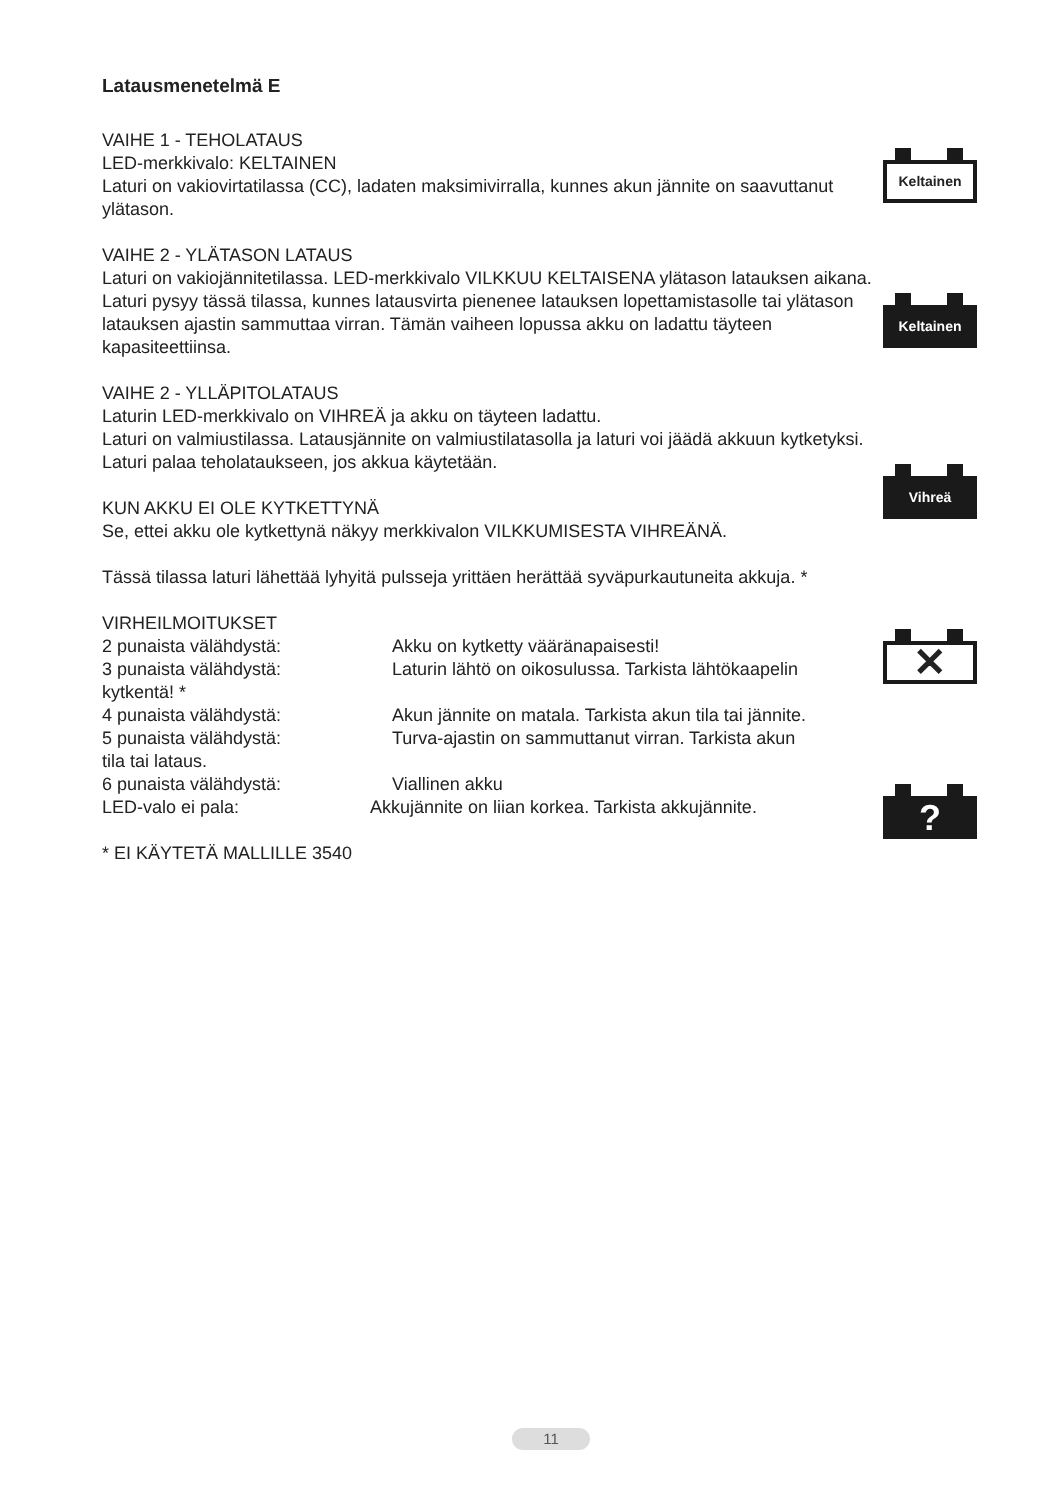Latausmenetelmä E
VAIHE 1 - TEHOLATAUS
LED-merkkivalo: KELTAINEN
Laturi on vakiovirtatilassa (CC), ladaten maksimivirralla, kunnes akun jännite on saavuttanut ylätason.
VAIHE 2 - YLÄTASON LATAUS
Laturi on vakiojännitetilassa. LED-merkkivalo VILKKUU KELTAISENA ylätason latauksen aikana. Laturi pysyy tässä tilassa, kunnes latausvirta pienenee latauksen lopettamistasolle tai ylätason latauksen ajastin sammuttaa virran. Tämän vaiheen lopussa akku on ladattu täyteen kapasiteettiinsa.
VAIHE 2 - YLLÄPITOLATAUS
Laturin LED-merkkivalo on VIHREÄ ja akku on täyteen ladattu.
Laturi on valmiustilassa. Latausjännite on valmiustilatasolla ja laturi voi jäädä akkuun kytketyksi.
Laturi palaa teholataukseen, jos akkua käytetään.
KUN AKKU EI OLE KYTKETTYNÄ
Se, ettei akku ole kytkettynä näkyy merkkivalon VILKKUMISESTA VIHREÄNÄ.
Tässä tilassa laturi lähettää lyhyitä pulsseja yrittäen herättää syväpurkautuneita akkuja. *
VIRHEILMOITUKSET
2 punaista välähdystä: Akku on kytketty vääränapaisesti!
3 punaista välähdystä: Laturin lähtö on oikosulussa. Tarkista lähtökaapelin
kytkentä! *
4 punaista välähdystä: Akun jännite on matala. Tarkista akun tila tai jännite.
5 punaista välähdystä: Turva-ajastin on sammuttanut virran. Tarkista akun
tila tai lataus.
6 punaista välähdystä: Viallinen akku
LED-valo ei pala: Akkujännite on liian korkea. Tarkista akkujännite.
* EI KÄYTETÄ MALLILLE 3540
Keltainen
Keltainen
Vihreä
✕
?
11